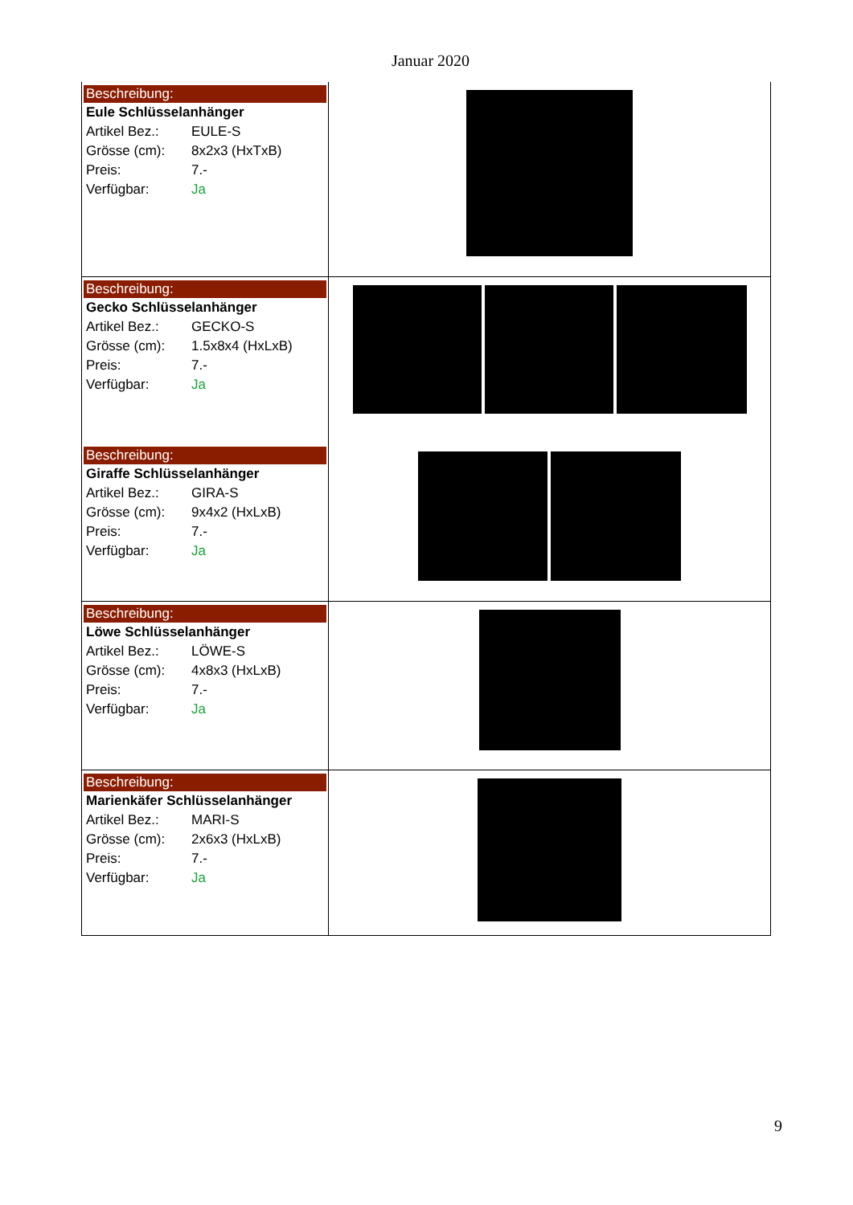Januar 2020
| Beschreibung: Eule Schlüsselanhänger Artikel Bez.: EULE-S Grösse (cm): 8x2x3 (HxTxB) Preis: 7.- Verfügbar: Ja | |
| Beschreibung: Gecko Schlüsselanhänger Artikel Bez.: GECKO-S Grösse (cm): 1.5x8x4 (HxLxB) Preis: 7.- Verfügbar: Ja | |
| Beschreibung: Giraffe Schlüsselanhänger Artikel Bez.: GIRA-S Grösse (cm): 9x4x2 (HxLxB) Preis: 7.- Verfügbar: Ja | |
| Beschreibung: Löwe Schlüsselanhänger Artikel Bez.: LÖWE-S Grösse (cm): 4x8x3 (HxLxB) Preis: 7.- Verfügbar: Ja | |
| Beschreibung: Marienkäfer Schlüsselanhänger Artikel Bez.: MARI-S Grösse (cm): 2x6x3 (HxLxB) Preis: 7.- Verfügbar: Ja | |
9